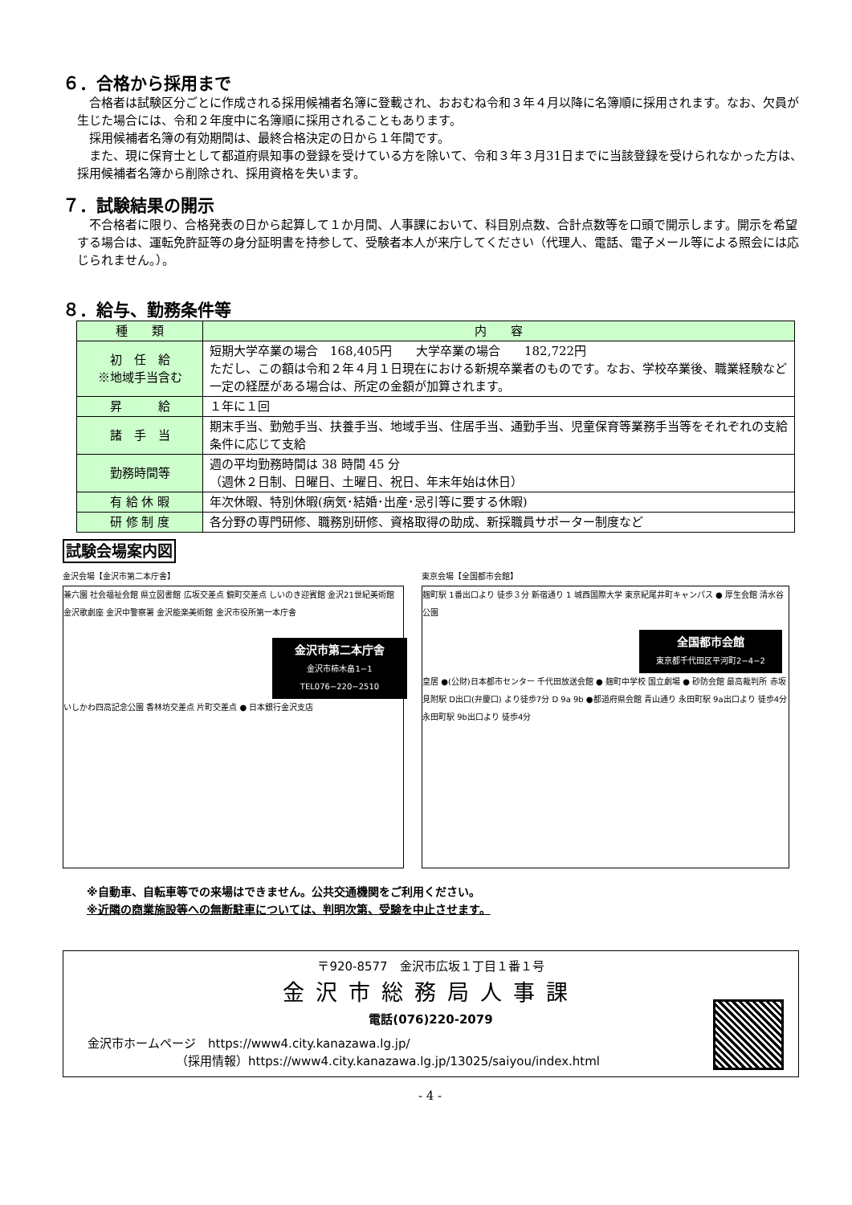６．合格から採用まで
合格者は試験区分ごとに作成される採用候補者名簿に登載され、おおむね令和３年４月以降に名簿順に採用されます。なお、欠員が生じた場合には、令和２年度中に名簿順に採用されることもあります。
採用候補者名簿の有効期間は、最終合格決定の日から１年間です。
また、現に保育士として都道府県知事の登録を受けている方を除いて、令和３年３月31日までに当該登録を受けられなかった方は、採用候補者名簿から削除され、採用資格を失います。
７．試験結果の開示
不合格者に限り、合格発表の日から起算して１か月間、人事課において、科目別点数、合計点数等を口頭で開示します。開示を希望する場合は、運転免許証等の身分証明書を持参して、受験者本人が来庁してください（代理人、電話、電子メール等による照会には応じられません。）。
８．給与、勤務条件等
| 種 類 | 内 容 |
| --- | --- |
| 初 任 給 ※地域手当含む | 短期大学卒業の場合 168,405円 大学卒業の場合 182,722円 ただし、この額は令和２年４月１日現在における新規卒業者のものです。なお、学校卒業後、職業経験など一定の経歴がある場合は、所定の金額が加算されます。 |
| 昇 給 | １年に１回 |
| 諸 手 当 | 期末手当、勤勉手当、扶養手当、地域手当、住居手当、通勤手当、児童保育等業務手当等をそれぞれの支給条件に応じて支給 |
| 勤務時間等 | 週の平均勤務時間は 38 時間 45 分 （週休２日制、日曜日、土曜日、祝日、年末年始は休日） |
| 有 給 休 暇 | 年次休暇、特別休暇(病気･結婚･出産･忌引等に要する休暇) |
| 研 修 制 度 | 各分野の専門研修、職務別研修、資格取得の助成、新採職員サポーター制度など |
試験会場案内図
金沢会場【金沢市第二本庁舎】
兼六園 社会福祉会館 県立図書館 広坂交差点 鏡町交差点 しいのき迎賓館 金沢21世紀美術館 金沢歌劇座 金沢中警察署 金沢能楽美術館 金沢市役所第一本庁舎
金沢市第二本庁舎
金沢市柿木畠1−1
TEL076−220−2510
いしかわ四高記念公園 香林坊交差点 片町交差点 ● 日本銀行金沢支店
東京会場【全国都市会館】
麹町駅 1番出口より 徒歩３分 新宿通り 1 城西国際大学 東京紀尾井町キャンパス ● 厚生会館 清水谷公園
全国都市会館
東京都千代田区平河町2−4−2
皇居 ●(公財)日本都市センター 千代田放送会館 ● 麹町中学校 国立劇場 ● 砂防会館 最高裁判所 赤坂見附駅 D出口(弁慶口) より徒歩7分 D 9a 9b ●都道府県会館 青山通り 永田町駅 9a出口より 徒歩4分 永田町駅 9b出口より 徒歩4分
※自動車、自転車等での来場はできません。公共交通機関をご利用ください。
※近隣の商業施設等への無断駐車については、判明次第、受験を中止させます。
〒920-8577　金沢市広坂１丁目１番１号
金沢市総務局人事課
電話(076)220-2079
金沢市ホームページ　https://www4.city.kanazawa.lg.jp/
（採用情報）https://www4.city.kanazawa.lg.jp/13025/saiyou/index.html
- 4 -